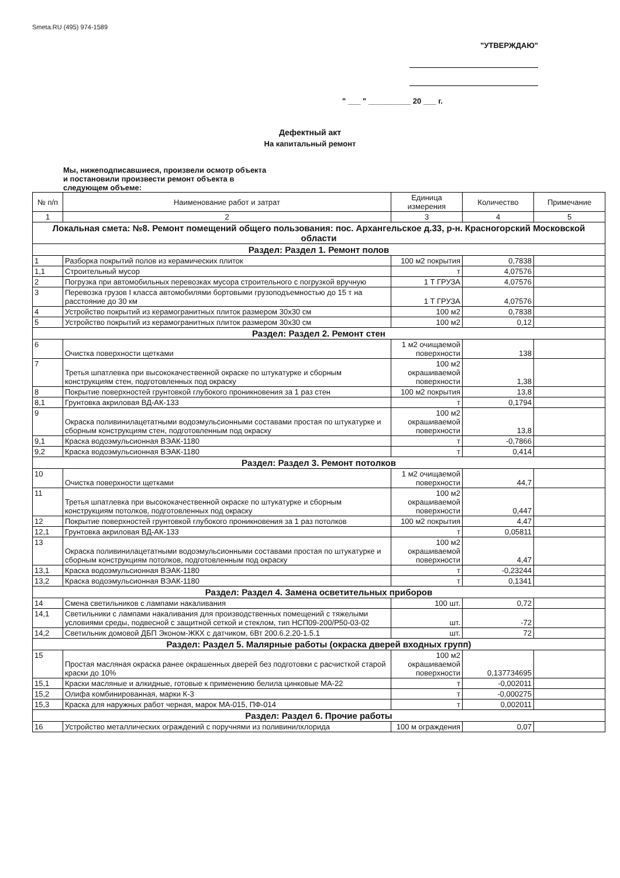Smeta.RU (495) 974-1589
"УТВЕРЖДАЮ"
" ___ " __________ 20 ___ г.
Дефектный акт
На капитальный ремонт
Мы, нижеподписавшиеся, произвели осмотр объекта
и постановили произвести ремонт объекта в
следующем объеме:
| № п/п | Наименование работ и затрат | Единица измерения | Количество | Примечание |
| --- | --- | --- | --- | --- |
| 1 | 2 | 3 | 4 | 5 |
| Локальная смета: №8. Ремонт помещений общего пользования: пос. Архангельское д.33, р-н. Красногорский Московской области | | | | |
| Раздел: Раздел 1. Ремонт полов | | | | |
| 1 | Разборка покрытий полов из керамических плиток | 100 м2 покрытия | 0,7838 | |
| 1,1 | Строительный мусор | т | 4,07576 | |
| 2 | Погрузка при автомобильных перевозках мусора строительного с погрузкой вручную | 1 Т ГРУЗА | 4,07576 | |
| 3 | Перевозка грузов I класса автомобилями бортовыми грузоподъемностью до 15 т на расстояние до 30 км | 1 Т ГРУЗА | 4,07576 | |
| 4 | Устройство покрытий из керамогранитных плиток размером 30x30 см | 100 м2 | 0,7838 | |
| 5 | Устройство покрытий из керамогранитных плиток размером 30x30 см | 100 м2 | 0,12 | |
| Раздел: Раздел 2. Ремонт стен | | | | |
| 6 | Очистка поверхности щетками | 1 м2 очищаемой поверхности | 138 | |
| 7 | Третья шпатлевка при высококачественной окраске по штукатурке и сборным конструкциям стен, подготовленных под окраску | 100 м2 окрашиваемой поверхности | 1,38 | |
| 8 | Покрытие поверхностей грунтовкой глубокого проникновения за 1 раз стен | 100 м2 покрытия | 13,8 | |
| 8,1 | Грунтовка акриловая ВД-АК-133 | т | 0,1794 | |
| 9 | Окраска поливинилацетатными водоэмульсионными составами простая по штукатурке и сборным конструкциям стен, подготовленным под окраску | 100 м2 окрашиваемой поверхности | 13,8 | |
| 9,1 | Краска водоэмульсионная ВЭАК-1180 | т | -0,7866 | |
| 9,2 | Краска водоэмульсионная ВЭАК-1180 | т | 0,414 | |
| Раздел: Раздел 3. Ремонт потолков | | | | |
| 10 | Очистка поверхности щетками | 1 м2 очищаемой поверхности | 44,7 | |
| 11 | Третья шпатлевка при высококачественной окраске по штукатурке и сборным конструкциям потолков, подготовленных под окраску | 100 м2 окрашиваемой поверхности | 0,447 | |
| 12 | Покрытие поверхностей грунтовкой глубокого проникновения за 1 раз потолков | 100 м2 покрытия | 4,47 | |
| 12,1 | Грунтовка акриловая ВД-АК-133 | т | 0,05811 | |
| 13 | Окраска поливинилацетатными водоэмульсионными составами простая по штукатурке и сборным конструкциям потолков, подготовленным под окраску | 100 м2 окрашиваемой поверхности | 4,47 | |
| 13,1 | Краска водоэмульсионная ВЭАК-1180 | т | -0,23244 | |
| 13,2 | Краска водоэмульсионная ВЭАК-1180 | т | 0,1341 | |
| Раздел: Раздел 4. Замена осветительных приборов | | | | |
| 14 | Смена светильников с лампами накаливания | 100 шт. | 0,72 | |
| 14,1 | Светильники с лампами накаливания для производственных помещений с тяжелыми условиями среды, подвесной с защитной сеткой и стеклом, тип НСП09-200/Р50-03-02 | шт. | -72 | |
| 14,2 | Светильник домовой ДБП Эконом-ЖКХ с датчиком, 6Вт 200.6.2.20-1.5.1 | шт. | 72 | |
| Раздел: Раздел 5. Малярные работы (окраска дверей входных групп) | | | | |
| 15 | Простая масляная окраска ранее окрашенных дверей без подготовки с расчисткой старой краски до 10% | 100 м2 окрашиваемой поверхности | 0,137734695 | |
| 15,1 | Краски масляные и алкидные, готовые к применению белила цинковые МА-22 | т | -0,002011 | |
| 15,2 | Олифа комбинированная, марки К-3 | т | -0,000275 | |
| 15,3 | Краска для наружных работ черная, марок МА-015, ПФ-014 | т | 0,002011 | |
| Раздел: Раздел 6. Прочие работы | | | | |
| 16 | Устройство металлических ограждений с поручнями из поливинилхлорида | 100 м ограждения | 0,07 | |